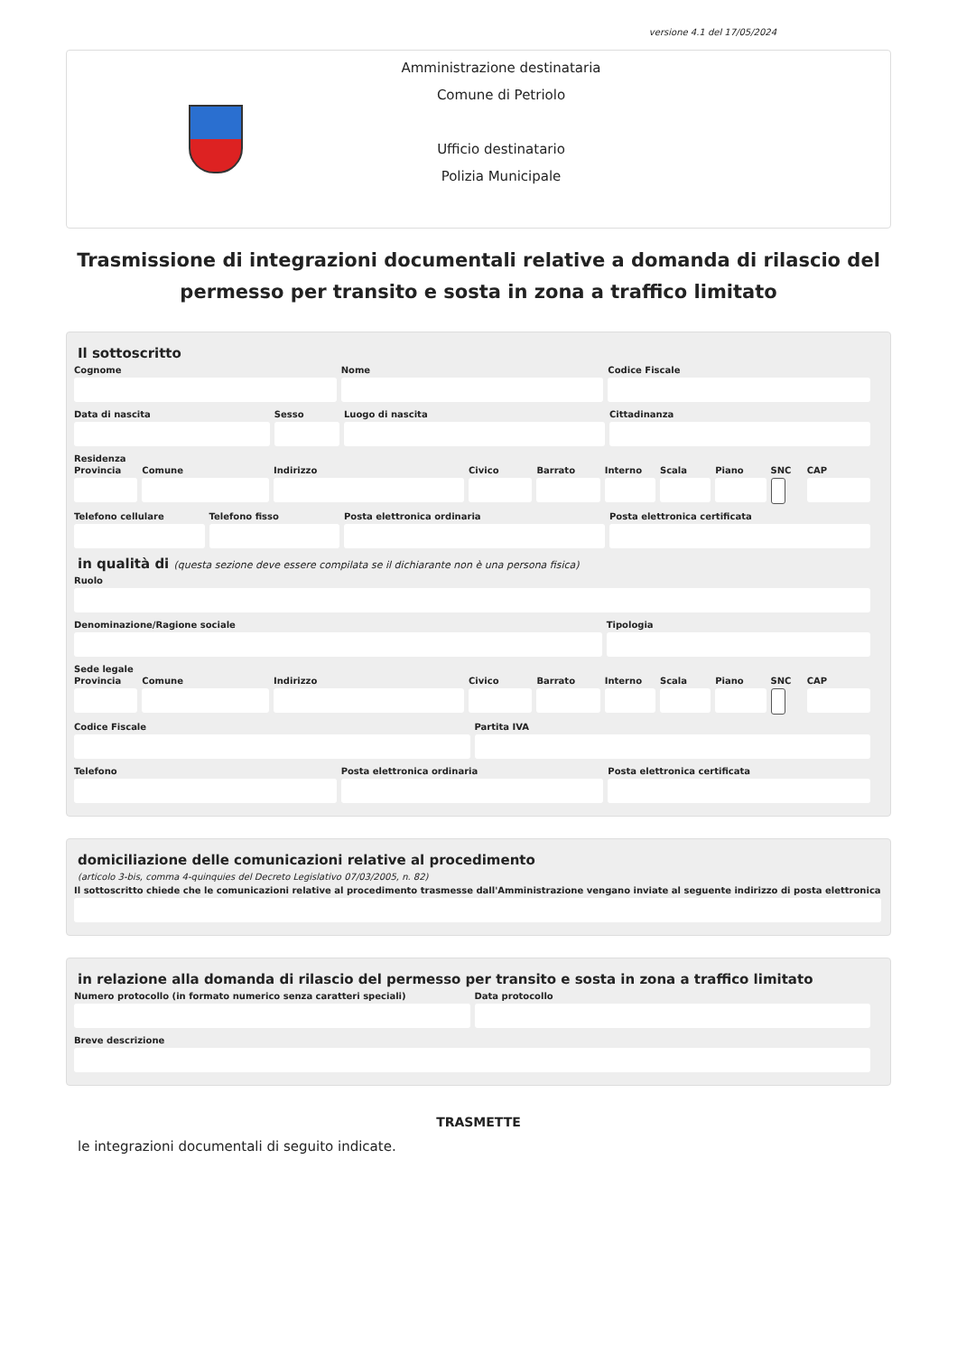versione 4.1 del 17/05/2024
Amministrazione destinataria
Comune di Petriolo
Ufficio destinatario
Polizia Municipale
Trasmissione di integrazioni documentali relative a domanda di rilascio del permesso per transito e sosta in zona a traffico limitato
Il sottoscritto
Cognome Nome Codice Fiscale
Data di nascita Sesso Luogo di nascita Cittadinanza
Residenza
Provincia Comune Indirizzo Civico Barrato Interno Scala Piano SNC CAP
Telefono cellulare Telefono fisso Posta elettronica ordinaria Posta elettronica certificata
in qualità di (questa sezione deve essere compilata se il dichiarante non è una persona fisica)
Ruolo
Denominazione/Ragione sociale Tipologia
Sede legale
Provincia Comune Indirizzo Civico Barrato Interno Scala Piano SNC CAP
Codice Fiscale Partita IVA
Telefono Posta elettronica ordinaria Posta elettronica certificata
domiciliazione delle comunicazioni relative al procedimento
(articolo 3-bis, comma 4-quinquies del Decreto Legislativo 07/03/2005, n. 82)
Il sottoscritto chiede che le comunicazioni relative al procedimento trasmesse dall'Amministrazione vengano inviate al seguente indirizzo di posta elettronica
in relazione alla domanda di rilascio del permesso per transito e sosta in zona a traffico limitato
Numero protocollo (in formato numerico senza caratteri speciali)
Data protocollo
Breve descrizione
TRASMETTE
le integrazioni documentali di seguito indicate.